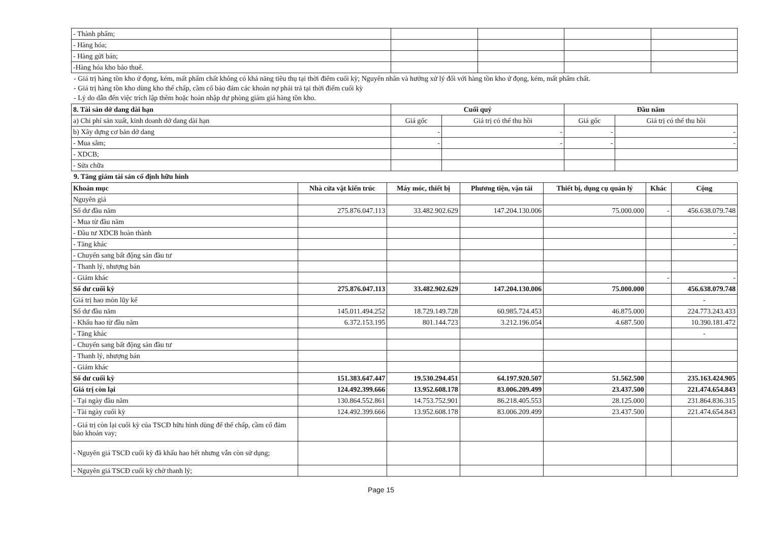| - Thành phẩm; | | | | |
| - Hàng hóa; | | | | |
| - Hàng gửi bán; | | | | |
| -Hàng hóa kho bảo thuế. | | | | |
- Giá trị hàng tồn kho ứ đọng, kém, mất phẩm chất không có khả năng tiêu thụ tại thời điểm cuối kỳ; Nguyên nhân và hướng xử lý đối với hàng tồn kho ứ đọng, kém, mất phẩm chất.
- Giá trị hàng tồn kho dùng kho thế chấp, cầm cố bảo đảm các khoản nợ phải trả tại thời điểm cuối kỳ
- Lý do dẫn đến việc trích lập thêm hoặc hoàn nhập dự phòng giảm giá hàng tồn kho.
| 8. Tài sản dở dang dài hạn | Cuối quý | | Đầu năm | |
| --- | --- | --- | --- | --- |
| a) Chi phí sản xuất, kinh doanh dở dang dài hạn | Giá gốc | Giá trị có thể thu hồi | Giá gốc | Giá trị có thể thu hồi |
| b) Xây dựng cơ bản dở dang | - | - | - | - |
| - Mua sắm; | - | - | - | - |
| - XDCB; | | | | |
| - Sửa chữa | | | | |
9. Tăng giảm tài sản cố định hữu hình
| Khoản mục | Nhà cửa vật kiến trúc | Máy móc, thiết bị | Phương tiện, vận tải | Thiết bị, dụng cụ quản lý | Khác | Cộng |
| --- | --- | --- | --- | --- | --- | --- |
| Nguyên giá | | | | | | |
| Số dư đầu năm | 275.876.047.113 | 33.482.902.629 | 147.204.130.006 | 75.000.000 | - | 456.638.079.748 |
| - Mua từ đầu năm | | | | | | |
| - Đầu tư XDCB hoàn thành | | | | | | - |
| - Tăng khác | | | | | | - |
| - Chuyển sang bất động sản đầu tư | | | | | | |
| - Thanh lý, nhượng bán | | | | | | |
| - Giảm khác | | | | | - | - |
| Số dư cuối kỳ | 275.876.047.113 | 33.482.902.629 | 147.204.130.006 | 75.000.000 | | 456.638.079.748 |
| Giá trị hao mòn lũy kế | | | | | | - |
| Số dư đầu năm | 145.011.494.252 | 18.729.149.728 | 60.985.724.453 | 46.875.000 | | 224.773.243.433 |
| - Khấu hao từ đầu năm | 6.372.153.195 | 801.144.723 | 3.212.196.054 | 4.687.500 | | 10.390.181.472 |
| - Tăng khác | | | | | | - |
| - Chuyển sang bất động sản đầu tư | | | | | | |
| - Thanh lý, nhượng bán | | | | | | |
| - Giảm khác | | | | | | |
| Số dư cuối kỳ | 151.383.647.447 | 19.530.294.451 | 64.197.920.507 | 51.562.500 | | 235.163.424.905 |
| Giá trị còn lại | 124.492.399.666 | 13.952.608.178 | 83.006.209.499 | 23.437.500 | | 221.474.654.843 |
| - Tại ngày đầu năm | 130.864.552.861 | 14.753.752.901 | 86.218.405.553 | 28.125.000 | | 231.864.836.315 |
| - Tài ngày cuối kỳ | 124.492.399.666 | 13.952.608.178 | 83.006.209.499 | 23.437.500 | | 221.474.654.843 |
| - Giá trị còn lại cuối kỳ của TSCĐ hữu hình dùng để thế chấp, cầm cố đảm bảo khoản vay; | | | | | | |
| - Nguyên giá TSCĐ cuối kỳ đã khấu hao hết nhưng vẫn còn sử dụng; | | | | | | |
| - Nguyên giá TSCĐ cuối kỳ chờ thanh lý; | | | | | | |
Page 15